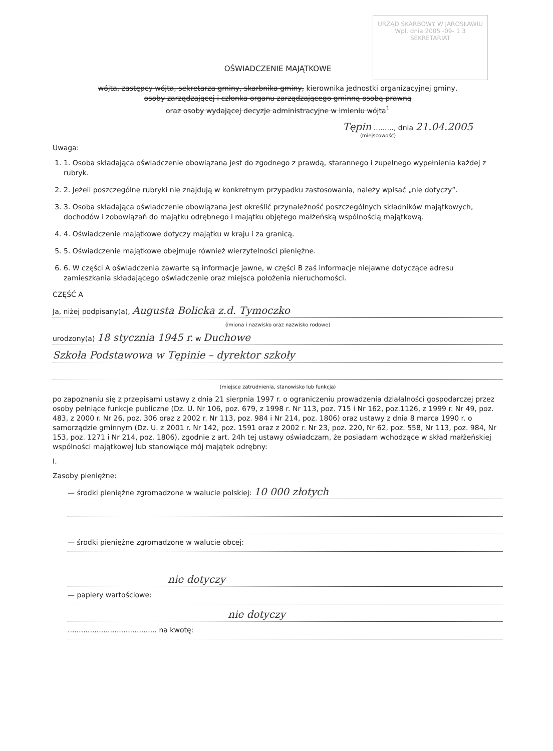URZĄD SKARBOWY W JAROSŁAWIU
Wpł. dnia 2005 -09- 1 3
SEKRETARIAT
OŚWIADCZENIE MAJĄTKOWE
wójta, zastępcy wójta, sekretarza gminy, skarbnika gminy, kierownika jednostki organizacyjnej gminy,
osoby zarządzającej i członka organu zarządzającego gminną osobą prawną
oraz osoby wydającej decyzje administracyjne w imieniu wójta<sup>1</sup>
Tępin ........., dnia 21.04.2005
(miejscowość)
Uwaga:
1. 1. Osoba składająca oświadczenie obowiązana jest do zgodnego z prawdą, starannego i zupełnego wypełnienia każdej z rubryk.
2. 2. Jeżeli poszczególne rubryki nie znajdują w konkretnym przypadku zastosowania, należy wpisać „nie dotyczy”.
3. 3. Osoba składająca oświadczenie obowiązana jest określić przynależność poszczególnych składników majątkowych, dochodów i zobowiązań do majątku odrębnego i majątku objętego małżeńską wspólnością majątkową.
4. 4. Oświadczenie majątkowe dotyczy majątku w kraju i za granicą.
5. 5. Oświadczenie majątkowe obejmuje również wierzytelności pieniężne.
6. 6. W części A oświadczenia zawarte są informacje jawne, w części B zaś informacje niejawne dotyczące adresu zamieszkania składającego oświadczenie oraz miejsca położenia nieruchomości.
CZĘŚĆ A
Ja, niżej podpisany(a), Augusta Bolicka z.d. Tymoczko
(imiona i nazwisko oraz nazwisko rodowe)
urodzony(a) 18 stycznia 1945 r. w Duchowe
Szkoła Podstawowa w Tępinie – dyrektor szkoły
(miejsce zatrudnienia, stanowisko lub funkcja)
po zapoznaniu się z przepisami ustawy z dnia 21 sierpnia 1997 r. o ograniczeniu prowadzenia działalności gospodarczej przez osoby pełniące funkcje publiczne (Dz. U. Nr 106, poz. 679, z 1998 r. Nr 113, poz. 715 i Nr 162, poz.1126, z 1999 r. Nr 49, poz. 483, z 2000 r. Nr 26, poz. 306 oraz z 2002 r. Nr 113, poz. 984 i Nr 214, poz. 1806) oraz ustawy z dnia 8 marca 1990 r. o samorządzie gminnym (Dz. U. z 2001 r. Nr 142, poz. 1591 oraz z 2002 r. Nr 23, poz. 220, Nr 62, poz. 558, Nr 113, poz. 984, Nr 153, poz. 1271 i Nr 214, poz. 1806), zgodnie z art. 24h tej ustawy oświadczam, że posiadam wchodzące w skład małżeńskiej wspólności majątkowej lub stanowiące mój majątek odrębny:
I.
Zasoby pieniężne:
— środki pieniężne zgromadzone w walucie polskiej: 10 000 złotych
— środki pieniężne zgromadzone w walucie obcej:
nie dotyczy
— papiery wartościowe:
nie dotyczy
........................................ na kwotę: